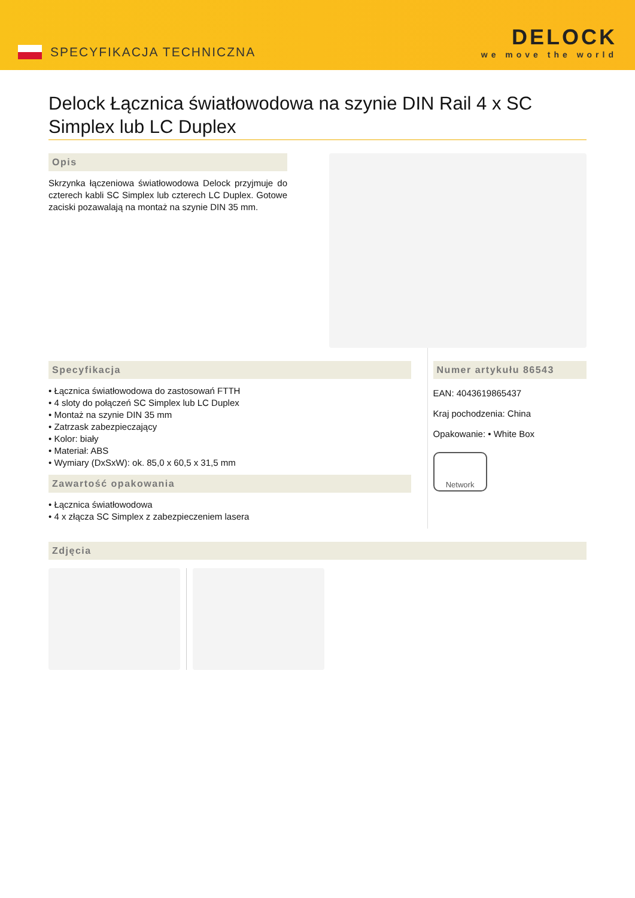SPECYFIKACJA TECHNICZNA
DELOCK
we move the world
Delock Łącznica światłowodowa na szynie DIN Rail 4 x SC Simplex lub LC Duplex
Opis
Skrzynka łączeniowa światłowodowa Delock przyjmuje do czterech kabli SC Simplex lub czterech LC Duplex. Gotowe zaciski pozawalają na montaż na szynie DIN 35 mm.
Specyfikacja
• Łącznica światłowodowa do zastosowań FTTH
• 4 sloty do połączeń SC Simplex lub LC Duplex
• Montaż na szynie DIN 35 mm
• Zatrzask zabezpieczający
• Kolor: biały
• Materiał: ABS
• Wymiary (DxSxW): ok. 85,0 x 60,5 x 31,5 mm
Zawartość opakowania
• Łącznica światłowodowa
• 4 x złącza SC Simplex z zabezpieczeniem lasera
Numer artykułu 86543
EAN: 4043619865437
Kraj pochodzenia: China
Opakowanie: • White Box
Network
Zdjęcia